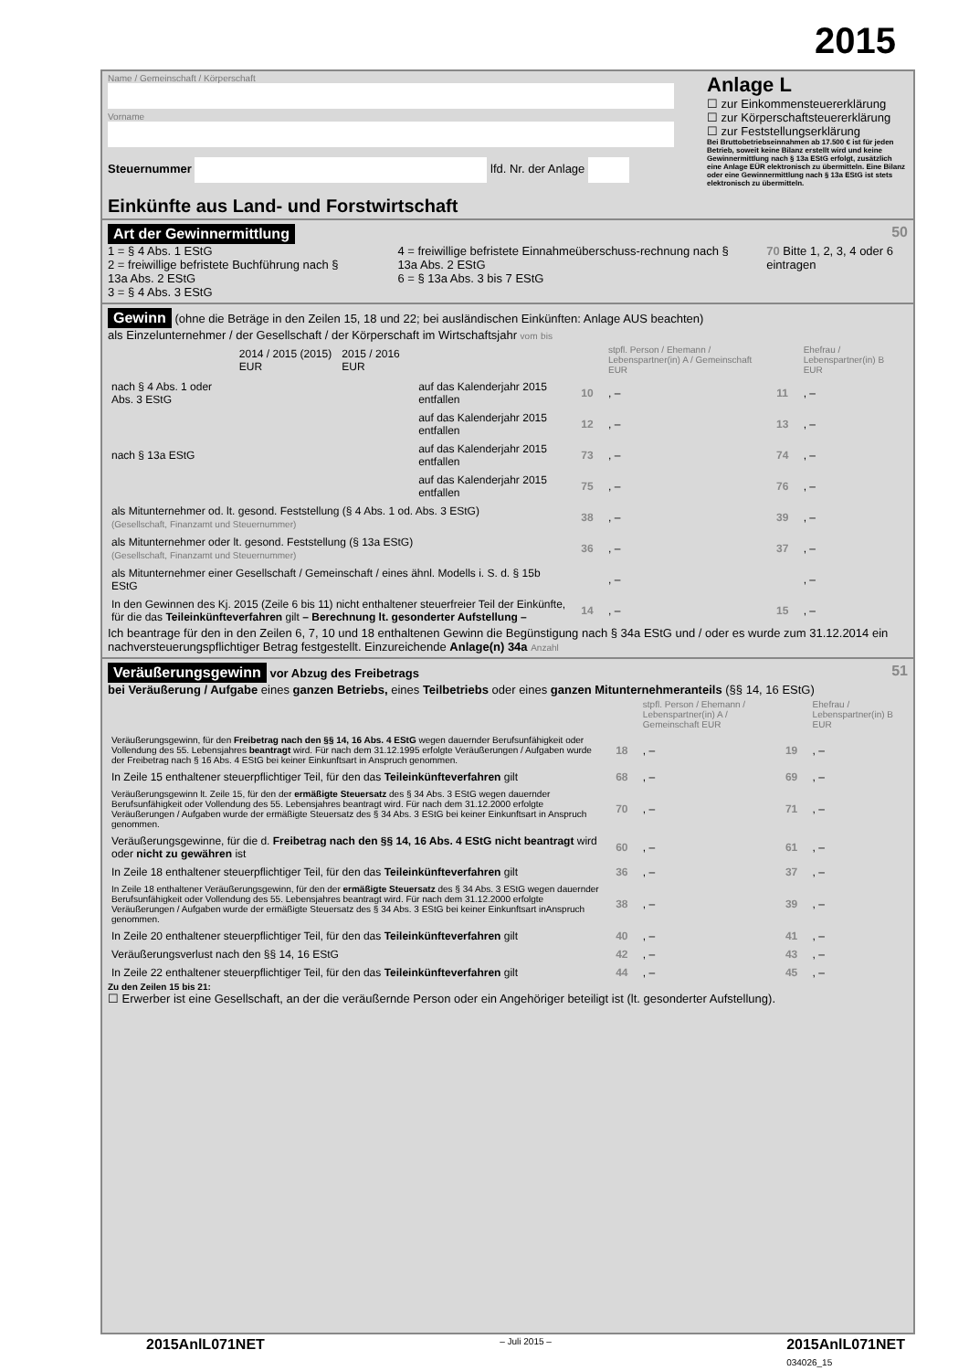2015
Name / Gemeinschaft / Körperschaft
Vorname
Steuernummer lfd. Nr. der Anlage
Einkünfte aus Land- und Forstwirtschaft
Anlage L
☐ zur Einkommensteuererklärung
☐ zur Körperschaftsteuererklärung
☐ zur Feststellungserklärung
Bei Bruttobetriebseinnahmen ab 17.500 € ist für jeden Betrieb, soweit keine Bilanz erstellt wird und keine Gewinnermittlung nach § 13a EStG erfolgt, zusätzlich eine Anlage EÜR elektronisch zu übermitteln. Eine Bilanz oder eine Gewinnermittlung nach § 13a EStG ist stets elektronisch zu übermitteln.
Art der Gewinnermittlung 50
1 = § 4 Abs. 1 EStG
2 = freiwillige befristete Buchführung nach § 13a Abs. 2 EStG
3 = § 4 Abs. 3 EStG
4 = freiwillige befristete Einnahmeüberschuss-rechnung nach § 13a Abs. 2 EStG
6 = § 13a Abs. 3 bis 7 EStG
70 Bitte 1, 2, 3, 4 oder 6 eintragen
Gewinn (ohne die Beträge in den Zeilen 15, 18 und 22; bei ausländischen Einkünften: Anlage AUS beachten)
als Einzelunternehmer / der Gesellschaft / der Körperschaft im Wirtschaftsjahr vom bis
| | 2014 / 2015 (2015) EUR | 2015 / 2016 EUR | | | stpfl. Person / Ehemann / Lebenspartner(in) A / Gemeinschaft EUR | | Ehefrau / Lebenspartner(in) B EUR |
| nach § 4 Abs. 1 oder Abs. 3 EStG | | | auf das Kalenderjahr 2015 entfallen | 10 | , – | 11 | , – |
| | | | auf das Kalenderjahr 2015 entfallen | 12 | , – | 13 | , – |
| nach § 13a EStG | | | auf das Kalenderjahr 2015 entfallen | 73 | , – | 74 | , – |
| | | | auf das Kalenderjahr 2015 entfallen | 75 | , – | 76 | , – |
| als Mitunternehmer od. lt. gesond. Feststellung (§ 4 Abs. 1 od. Abs. 3 EStG) (Gesellschaft, Finanzamt und Steuernummer) | | | | 38 | , – | 39 | , – |
| als Mitunternehmer oder lt. gesond. Feststellung (§ 13a EStG) (Gesellschaft, Finanzamt und Steuernummer) | | | | 36 | , – | 37 | , – |
| als Mitunternehmer einer Gesellschaft / Gemeinschaft / eines ähnl. Modells i. S. d. § 15b EStG | | | | | , – | | , – |
| In den Gewinnen des Kj. 2015 (Zeile 6 bis 11) nicht enthaltener steuerfreier Teil der Einkünfte, für die das Teileinkünfteverfahren gilt – Berechnung lt. gesonderter Aufstellung – | | | | 14 | , – | 15 | , – |
Ich beantrage für den in den Zeilen 6, 7, 10 und 18 enthaltenen Gewinn die Begünstigung nach § 34a EStG und / oder es wurde zum 31.12.2014 ein nachversteuerungspflichtiger Betrag festgestellt. Einzureichende Anlage(n) 34a Anzahl
Veräußerungsgewinn vor Abzug des Freibetrags 51
bei Veräußerung / Aufgabe eines ganzen Betriebs, eines Teilbetriebs oder eines ganzen Mitunternehmeranteils (§§ 14, 16 EStG)
| | | stpfl. Person / Ehemann / Lebenspartner(in) A / Gemeinschaft EUR | | Ehefrau / Lebenspartner(in) B EUR |
| Veräußerungsgewinn, für den Freibetrag nach den §§ 14, 16 Abs. 4 EStG wegen dauernder Berufsunfähigkeit oder Vollendung des 55. Lebensjahres beantragt wird. Für nach dem 31.12.1995 erfolgte Veräußerungen / Aufgaben wurde der Freibetrag nach § 16 Abs. 4 EStG bei keiner Einkunftsart in Anspruch genommen. | 18 | , – | 19 | , – |
| In Zeile 15 enthaltener steuerpflichtiger Teil, für den das Teileinkünfteverfahren gilt | 68 | , – | 69 | , – |
| Veräußerungsgewinn lt. Zeile 15, für den der ermäßigte Steuersatz des § 34 Abs. 3 EStG wegen dauernder Berufsunfähigkeit oder Vollendung des 55. Lebensjahres beantragt wird. Für nach dem 31.12.2000 erfolgte Veräußerungen / Aufgaben wurde der ermäßigte Steuersatz des § 34 Abs. 3 EStG bei keiner Einkunftsart in Anspruch genommen. | 70 | , – | 71 | , – |
| Veräußerungsgewinne, für die d. Freibetrag nach den §§ 14, 16 Abs. 4 EStG nicht beantragt wird oder nicht zu gewähren ist | 60 | , – | 61 | , – |
| In Zeile 18 enthaltener steuerpflichtiger Teil, für den das Teileinkünfteverfahren gilt | 36 | , – | 37 | , – |
| In Zeile 18 enthaltener Veräußerungsgewinn, für den der ermäßigte Steuersatz des § 34 Abs. 3 EStG wegen dauernder Berufsunfähigkeit oder Vollendung des 55. Lebensjahres beantragt wird. Für nach dem 31.12.2000 erfolgte Veräußerungen / Aufgaben wurde der ermäßigte Steuersatz des § 34 Abs. 3 EStG bei keiner Einkunftsart inAnspruch genommen. | 38 | , – | 39 | , – |
| In Zeile 20 enthaltener steuerpflichtiger Teil, für den das Teileinkünfteverfahren gilt | 40 | , – | 41 | , – |
| Veräußerungsverlust nach den §§ 14, 16 EStG | 42 | , – | 43 | , – |
| In Zeile 22 enthaltener steuerpflichtiger Teil, für den das Teileinkünfteverfahren gilt | 44 | , – | 45 | , – |
Zu den Zeilen 15 bis 21:
☐ Erwerber ist eine Gesellschaft, an der die veräußernde Person oder ein Angehöriger beteiligt ist (lt. gesonderter Aufstellung).
2015AnlL071NET – Juli 2015 – 2015AnlL071NET
034026_15